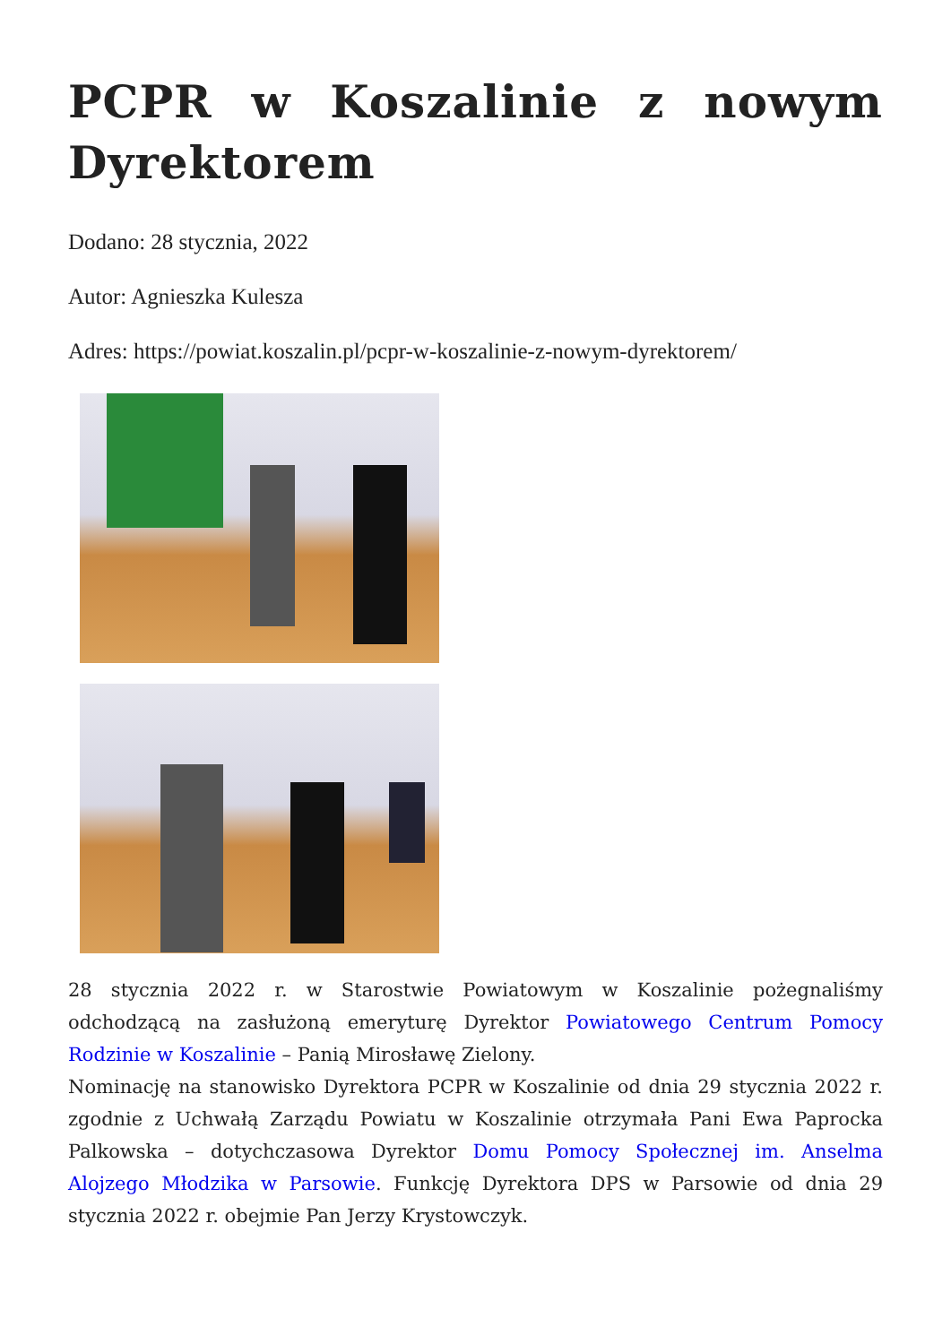PCPR w Koszalinie z nowym Dyrektorem
Dodano: 28 stycznia, 2022
Autor: Agnieszka Kulesza
Adres: https://powiat.koszalin.pl/pcpr-w-koszalinie-z-nowym-dyrektorem/
28 stycznia 2022 r. w Starostwie Powiatowym w Koszalinie pożegnaliśmy odchodzącą na zasłużoną emeryturę Dyrektor Powiatowego Centrum Pomocy Rodzinie w Koszalinie – Panią Mirosławę Zielony.
Nominację na stanowisko Dyrektora PCPR w Koszalinie od dnia 29 stycznia 2022 r. zgodnie z Uchwałą Zarządu Powiatu w Koszalinie otrzymała Pani Ewa Paprocka Palkowska – dotychczasowa Dyrektor Domu Pomocy Społecznej im. Anselma Alojzego Młodzika w Parsowie. Funkcję Dyrektora DPS w Parsowie od dnia 29 stycznia 2022 r. obejmie Pan Jerzy Krystowczyk.